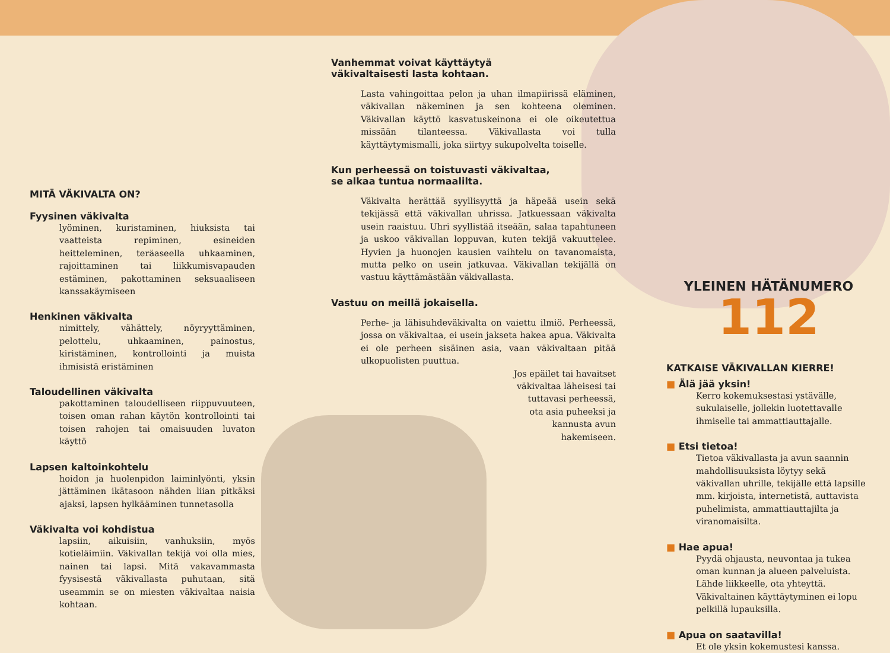MITÄ VÄKIVALTA ON?
Fyysinen väkivalta
lyöminen, kuristaminen, hiuksista tai vaatteista repiminen, esineiden heitteleminen, teräaseella uhkaaminen, rajoittaminen tai liikkumisvapauden estäminen, pakottaminen seksuaaliseen kanssakäymiseen
Henkinen väkivalta
nimittely, vähättely, nöyryyttäminen, pelottelu, uhkaaminen, painostus, kiristäminen, kontrollointi ja muista ihmisistä eristäminen
Taloudellinen väkivalta
pakottaminen taloudelliseen riippuvuuteen, toisen oman rahan käytön kontrollointi tai toisen rahojen tai omaisuuden luvaton käyttö
Lapsen kaltoinkohtelu
hoidon ja huolenpidon laiminlyönti, yksin jättäminen ikätasoon nähden liian pitkäksi ajaksi, lapsen hylkääminen tunnetasolla
Väkivalta voi kohdistua
lapsiin, aikuisiin, vanhuksiin, myös kotieläimiin. Väkivallan tekijä voi olla mies, nainen tai lapsi. Mitä vakavammasta fyysisestä väkivallasta puhutaan, sitä useammin se on miesten väkivaltaa naisia kohtaan.
Vanhemmat voivat käyttäytyä
väkivaltaisesti lasta kohtaan.
Lasta vahingoittaa pelon ja uhan ilmapiirissä eläminen, väkivallan näkeminen ja sen kohteena oleminen. Väkivallan käyttö kasvatuskeinona ei ole oikeutettua missään tilanteessa. Väkivallasta voi tulla käyttäytymismalli, joka siirtyy sukupolvelta toiselle.
Kun perheessä on toistuvasti väkivaltaa,
se alkaa tuntua normaalilta.
Väkivalta herättää syyllisyyttä ja häpeää usein sekä tekijässä että väkivallan uhrissa. Jatkuessaan väkivalta usein raaistuu. Uhri syyllistää itseään, salaa tapahtuneen ja uskoo väkivallan loppuvan, kuten tekijä vakuuttelee. Hyvien ja huonojen kausien vaihtelu on tavanomaista, mutta pelko on usein jatkuvaa. Väkivallan tekijällä on vastuu käyttämästään väkivallasta.
Vastuu on meillä jokaisella.
Perhe- ja lähisuhdeväkivalta on vaiettu ilmiö. Perheessä, jossa on väkivaltaa, ei usein jakseta hakea apua. Väkivalta ei ole perheen sisäinen asia, vaan väkivaltaan pitää ulkopuolisten puuttua.
Jos epäilet tai havaitset
väkivaltaa läheisesi tai
tuttavasi perheessä,
ota asia puheeksi ja
kannusta avun
hakemiseen.
YLEINEN HÄTÄNUMERO
112
KATKAISE VÄKIVALLAN KIERRE!
■ Älä jää yksin!
Kerro kokemuksestasi ystävälle, sukulaiselle, jollekin luotettavalle ihmiselle tai ammattiauttajalle.
■ Etsi tietoa!
Tietoa väkivallasta ja avun saannin mahdollisuuksista löytyy sekä väkivallan uhrille, tekijälle että lapsille mm. kirjoista, internetistä, auttavista puhelimista, ammattiauttajilta ja viranomaisilta.
■ Hae apua!
Pyydä ohjausta, neuvontaa ja tukea oman kunnan ja alueen palveluista. Lähde liikkeelle, ota yhteyttä. Väkivaltainen käyttäytyminen ei lopu pelkillä lupauksilla.
■ Apua on saatavilla!
Et ole yksin kokemustesi kanssa.